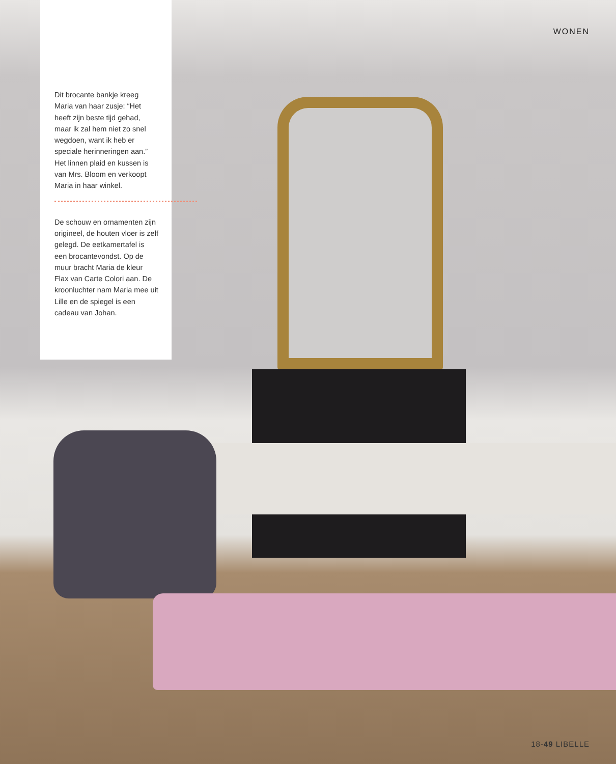Dit brocante bankje kreeg Maria van haar zusje: “Het heeft zijn beste tijd gehad, maar ik zal hem niet zo snel wegdoen, want ik heb er speciale herinneringen aan.” Het linnen plaid en kussen is van Mrs. Bloom en verkoopt Maria in haar winkel.
De schouw en ornamenten zijn origineel, de houten vloer is zelf gelegd. De eet­kamertafel is een brocante­vondst. Op de muur bracht Maria de kleur Flax van Carte Colori aan. De kroon­luchter nam Maria mee uit Lille en de spiegel is een cadeau van Johan.
WONEN
18-49 LIBELLE